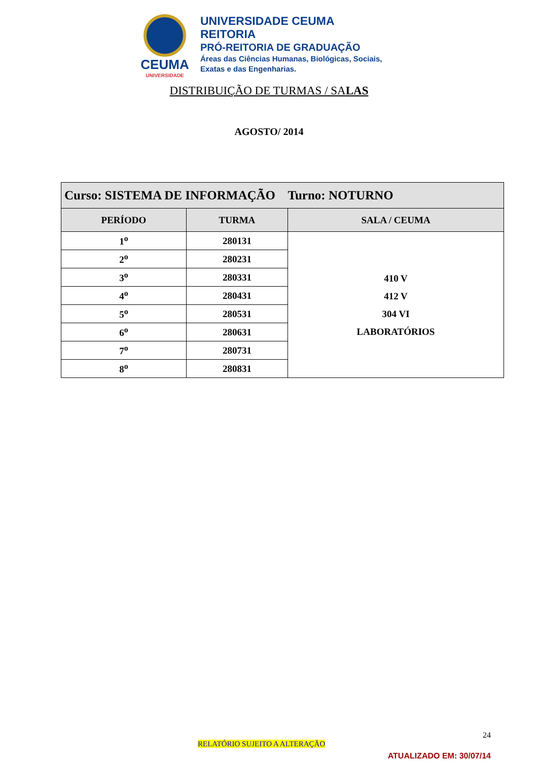CEUMA
UNIVERSIDADE
UNIVERSIDADE CEUMA
REITORIA
PRÓ-REITORIA DE GRADUAÇÃO
Áreas das Ciências Humanas, Biológicas, Sociais,
Exatas e das Engenharias.
DISTRIBUIÇÃO DE TURMAS / SALAS
AGOSTO/ 2014
| Curso: SISTEMA DE INFORMAÇÃO Turno: NOTURNO | | |
| --- | --- | --- |
| PERÍODO | TURMA | SALA / CEUMA |
| 1<sup>o</sup> | 280131 | 410 V 412 V 304 VI LABORATÓRIOS |
| 2<sup>o</sup> | 280231 | |
| 3<sup>o</sup> | 280331 | |
| 4<sup>o</sup> | 280431 | |
| 5<sup>o</sup> | 280531 | |
| 6<sup>o</sup> | 280631 | |
| 7<sup>o</sup> | 280731 | |
| 8<sup>o</sup> | 280831 | |
24
RELATÓRIO SUJEITO A ALTERAÇÃO
ATUALIZADO EM: 30/07/14